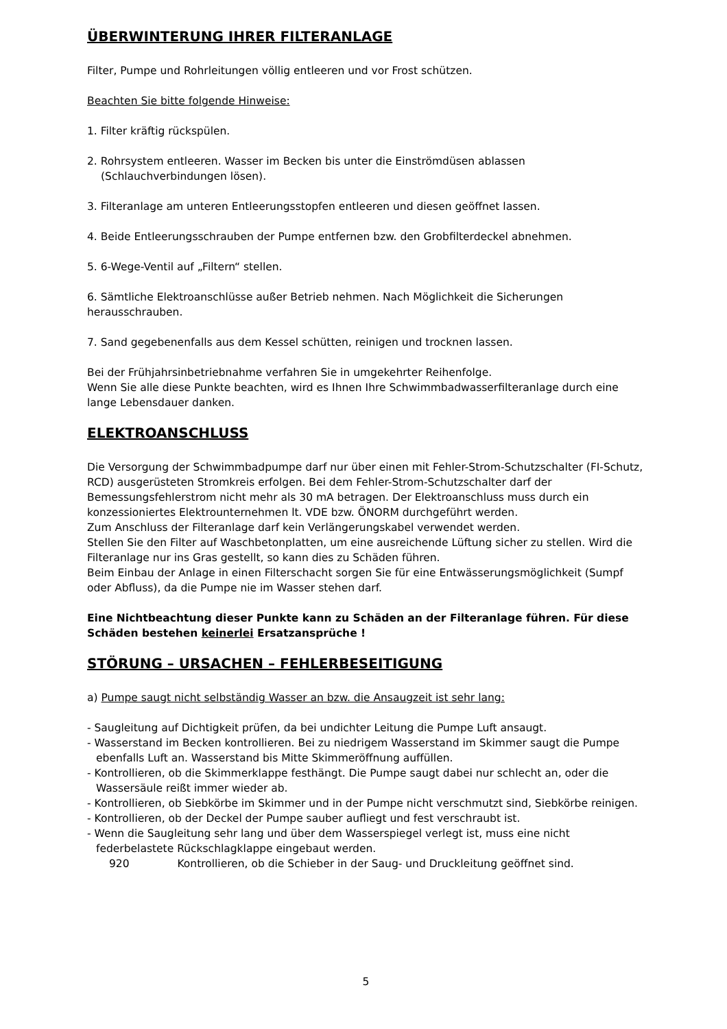ÜBERWINTERUNG IHRER FILTERANLAGE
Filter, Pumpe und Rohrleitungen völlig entleeren und vor Frost schützen.
Beachten Sie bitte folgende Hinweise:
1. Filter kräftig rückspülen.
2. Rohrsystem entleeren. Wasser im Becken bis unter die Einströmdüsen ablassen
(Schlauchverbindungen lösen).
3. Filteranlage am unteren Entleerungsstopfen entleeren und diesen geöffnet lassen.
4. Beide Entleerungsschrauben der Pumpe entfernen bzw. den Grobfilterdeckel abnehmen.
5. 6-Wege-Ventil auf „Filtern“ stellen.
6. Sämtliche Elektroanschlüsse außer Betrieb nehmen. Nach Möglichkeit die Sicherungen herausschrauben.
7. Sand gegebenenfalls aus dem Kessel schütten, reinigen und trocknen lassen.
Bei der Frühjahrsinbetriebnahme verfahren Sie in umgekehrter Reihenfolge.
Wenn Sie alle diese Punkte beachten, wird es Ihnen Ihre Schwimmbadwasserfilteranlage durch eine lange Lebensdauer danken.
ELEKTROANSCHLUSS
Die Versorgung der Schwimmbadpumpe darf nur über einen mit Fehler-Strom-Schutzschalter (FI-Schutz, RCD) ausgerüsteten Stromkreis erfolgen. Bei dem Fehler-Strom-Schutzschalter darf der Bemessungsfehlerstrom nicht mehr als 30 mA betragen. Der Elektroanschluss muss durch ein konzessioniertes Elektrounternehmen lt. VDE bzw. ÖNORM durchgeführt werden.
Zum Anschluss der Filteranlage darf kein Verlängerungskabel verwendet werden.
Stellen Sie den Filter auf Waschbetonplatten, um eine ausreichende Lüftung sicher zu stellen. Wird die Filteranlage nur ins Gras gestellt, so kann dies zu Schäden führen.
Beim Einbau der Anlage in einen Filterschacht sorgen Sie für eine Entwässerungsmöglichkeit (Sumpf oder Abfluss), da die Pumpe nie im Wasser stehen darf.
Eine Nichtbeachtung dieser Punkte kann zu Schäden an der Filteranlage führen. Für diese Schäden bestehen keinerlei Ersatzansprüche !
STÖRUNG – URSACHEN – FEHLERBESEITIGUNG
a) Pumpe saugt nicht selbständig Wasser an bzw. die Ansaugzeit ist sehr lang:
- Saugleitung auf Dichtigkeit prüfen, da bei undichter Leitung die Pumpe Luft ansaugt.
- Wasserstand im Becken kontrollieren. Bei zu niedrigem Wasserstand im Skimmer saugt die Pumpe ebenfalls Luft an. Wasserstand bis Mitte Skimmeröffnung auffüllen.
- Kontrollieren, ob die Skimmerklappe festhängt. Die Pumpe saugt dabei nur schlecht an, oder die Wassersäule reißt immer wieder ab.
- Kontrollieren, ob Siebkörbe im Skimmer und in der Pumpe nicht verschmutzt sind, Siebkörbe reinigen.
- Kontrollieren, ob der Deckel der Pumpe sauber aufliegt und fest verschraubt ist.
- Wenn die Saugleitung sehr lang und über dem Wasserspiegel verlegt ist, muss eine nicht federbelastete Rückschlagklappe eingebaut werden.
920 Kontrollieren, ob die Schieber in der Saug- und Druckleitung geöffnet sind.
5